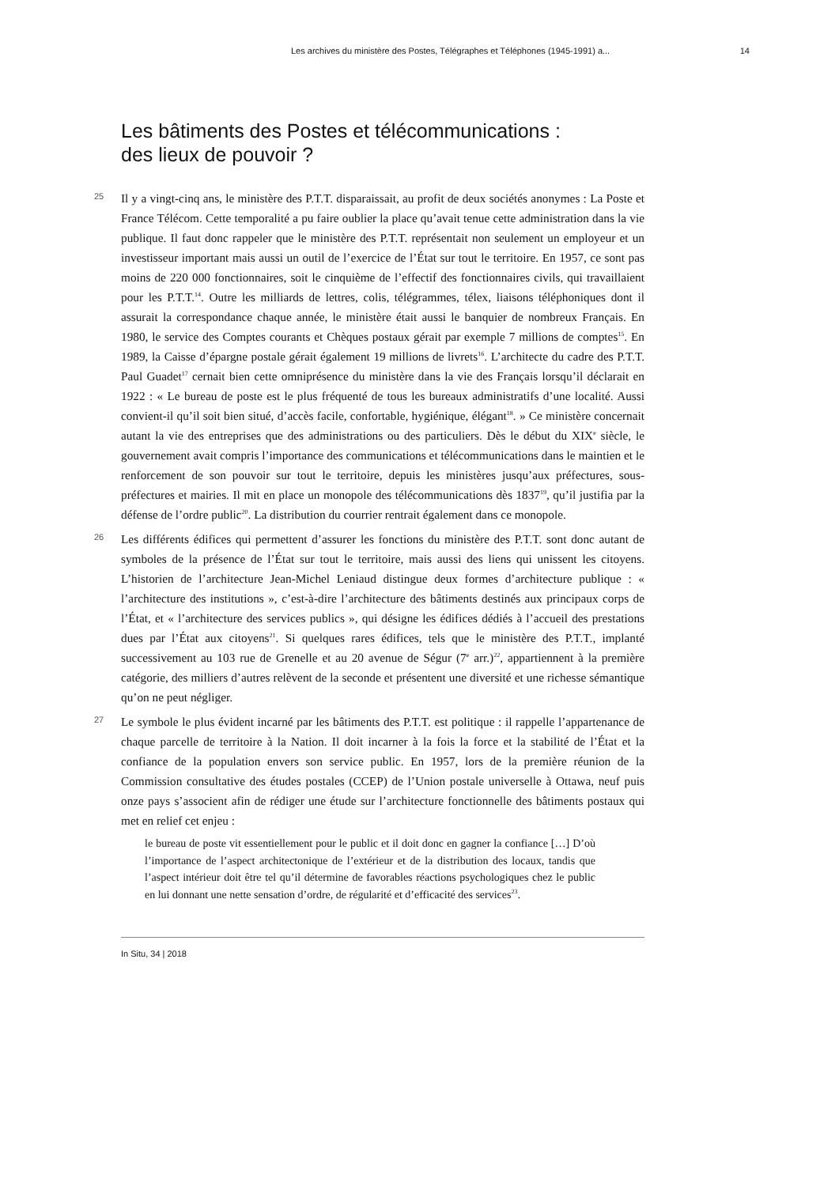Les archives du ministère des Postes, Télégraphes et Téléphones (1945-1991) a... 14
Les bâtiments des Postes et télécommunications :
des lieux de pouvoir ?
25
Il y a vingt-cinq ans, le ministère des P.T.T. disparaissait, au profit de deux sociétés anonymes : La Poste et France Télécom. Cette temporalité a pu faire oublier la place qu’avait tenue cette administration dans la vie publique. Il faut donc rappeler que le ministère des P.T.T. représentait non seulement un employeur et un investisseur important mais aussi un outil de l’exercice de l’État sur tout le territoire. En 1957, ce sont pas moins de 220 000 fonctionnaires, soit le cinquième de l’effectif des fonctionnaires civils, qui travaillaient pour les P.T.T.<sup>14</sup>. Outre les milliards de lettres, colis, télégrammes, télex, liaisons téléphoniques dont il assurait la correspondance chaque année, le ministère était aussi le banquier de nombreux Français. En 1980, le service des Comptes courants et Chèques postaux gérait par exemple 7 millions de comptes<sup>15</sup>. En 1989, la Caisse d’épargne postale gérait également 19 millions de livrets<sup>16</sup>. L’architecte du cadre des P.T.T. Paul Guadet<sup>17</sup> cernait bien cette omniprésence du ministère dans la vie des Français lorsqu’il déclarait en 1922 : « Le bureau de poste est le plus fréquenté de tous les bureaux administratifs d’une localité. Aussi convient-il qu’il soit bien situé, d’accès facile, confortable, hygiénique, élégant<sup>18</sup>. » Ce ministère concernait autant la vie des entreprises que des administrations ou des particuliers. Dès le début du XIX<sup>e</sup> siècle, le gouvernement avait compris l’importance des communications et télécommunications dans le maintien et le renforcement de son pouvoir sur tout le territoire, depuis les ministères jusqu’aux préfectures, sous-préfectures et mairies. Il mit en place un monopole des télécommunications dès 1837<sup>19</sup>, qu’il justifia par la défense de l’ordre public<sup>20</sup>. La distribution du courrier rentrait également dans ce monopole.
26
Les différents édifices qui permettent d’assurer les fonctions du ministère des P.T.T. sont donc autant de symboles de la présence de l’État sur tout le territoire, mais aussi des liens qui unissent les citoyens. L’historien de l’architecture Jean-Michel Leniaud distingue deux formes d’architecture publique : « l’architecture des institutions », c’est-à-dire l’architecture des bâtiments destinés aux principaux corps de l’État, et « l’architecture des services publics », qui désigne les édifices dédiés à l’accueil des prestations dues par l’État aux citoyens<sup>21</sup>. Si quelques rares édifices, tels que le ministère des P.T.T., implanté successivement au 103 rue de Grenelle et au 20 avenue de Ségur (7<sup>e</sup> arr.)<sup>22</sup>, appartiennent à la première catégorie, des milliers d’autres relèvent de la seconde et présentent une diversité et une richesse sémantique qu’on ne peut négliger.
27
Le symbole le plus évident incarné par les bâtiments des P.T.T. est politique : il rappelle l’appartenance de chaque parcelle de territoire à la Nation. Il doit incarner à la fois la force et la stabilité de l’État et la confiance de la population envers son service public. En 1957, lors de la première réunion de la Commission consultative des études postales (CCEP) de l’Union postale universelle à Ottawa, neuf puis onze pays s’associent afin de rédiger une étude sur l’architecture fonctionnelle des bâtiments postaux qui met en relief cet enjeu :
le bureau de poste vit essentiellement pour le public et il doit donc en gagner la confiance […] D’où l’importance de l’aspect architectonique de l’extérieur et de la distribution des locaux, tandis que l’aspect intérieur doit être tel qu’il détermine de favorables réactions psychologiques chez le public en lui donnant une nette sensation d’ordre, de régularité et d’efficacité des services<sup>23</sup>.
In Situ, 34 | 2018